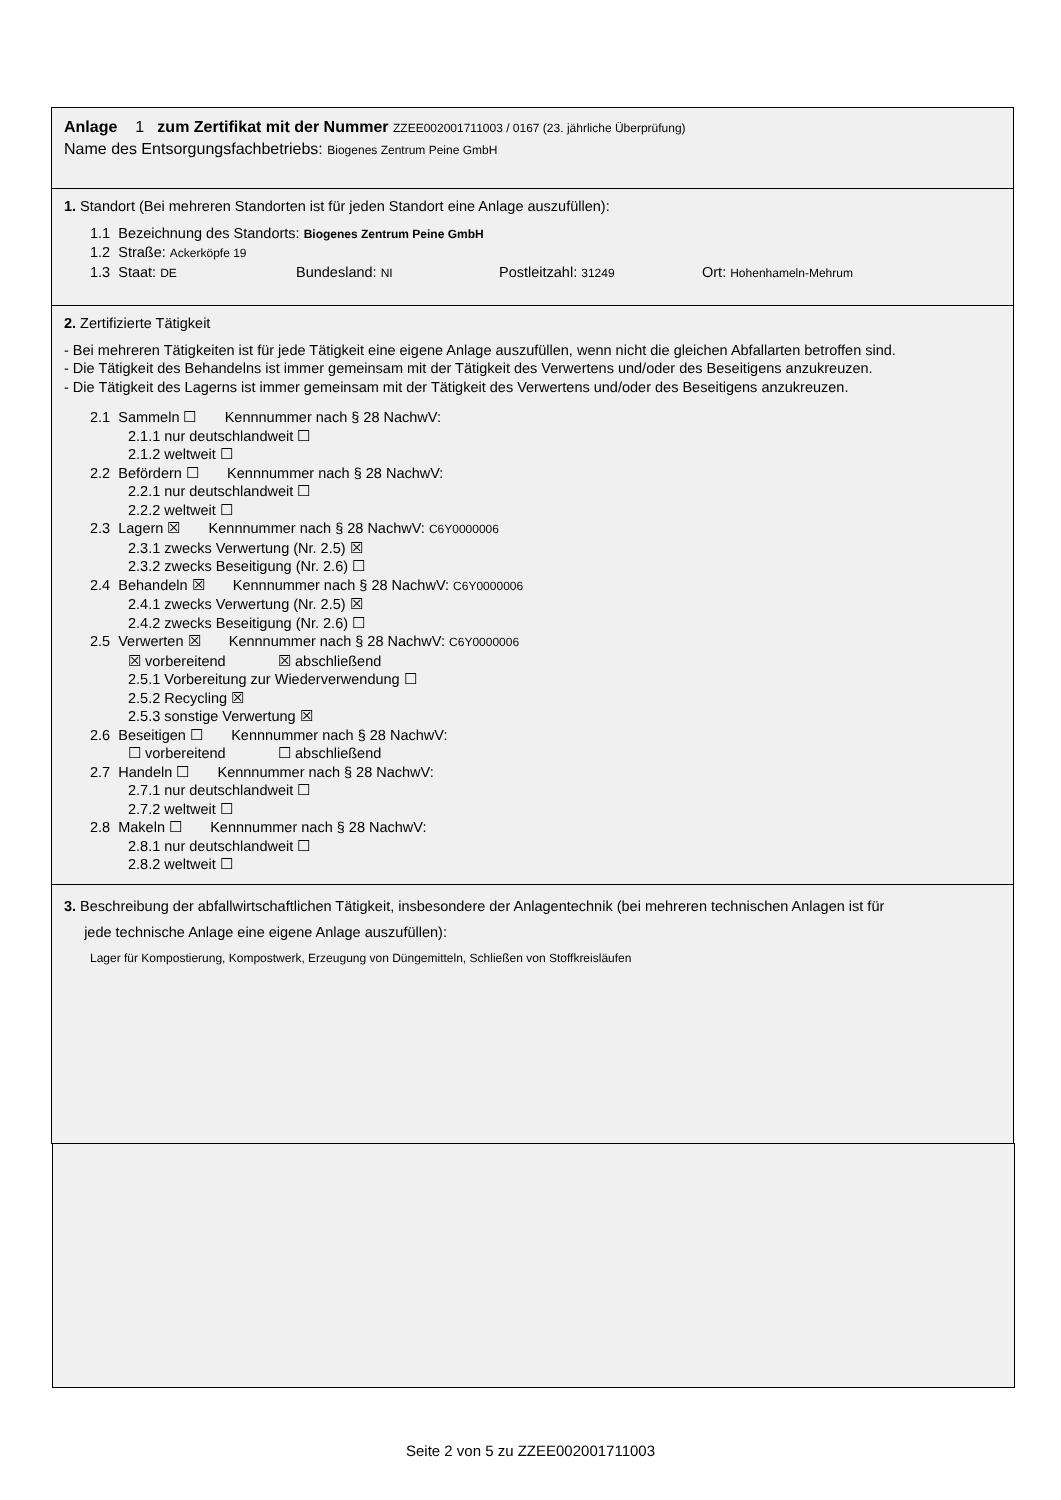Anlage 1 zum Zertifikat mit der Nummer ZZEE002001711003 / 0167 (23. jährliche Überprüfung)
Name des Entsorgungsfachbetriebs: Biogenes Zentrum Peine GmbH
1. Standort (Bei mehreren Standorten ist für jeden Standort eine Anlage auszufüllen):
1.1 Bezeichnung des Standorts: Biogenes Zentrum Peine GmbH
1.2 Straße: Ackerköpfe 19
1.3 Staat: DE Bundesland: NI Postleitzahl: 31249 Ort: Hohenhameln-Mehrum
2. Zertifizierte Tätigkeit
- Bei mehreren Tätigkeiten ist für jede Tätigkeit eine eigene Anlage auszufüllen, wenn nicht die gleichen Abfallarten betroffen sind.
- Die Tätigkeit des Behandelns ist immer gemeinsam mit der Tätigkeit des Verwertens und/oder des Beseitigens anzukreuzen.
- Die Tätigkeit des Lagerns ist immer gemeinsam mit der Tätigkeit des Verwertens und/oder des Beseitigens anzukreuzen.
2.1 Sammeln ☐ Kennnummer nach § 28 NachwV:
2.1.1 nur deutschlandweit ☐
2.1.2 weltweit ☐
2.2 Befördern ☐ Kennnummer nach § 28 NachwV:
2.2.1 nur deutschlandweit ☐
2.2.2 weltweit ☐
2.3 Lagern ☒ Kennnummer nach § 28 NachwV: C6Y0000006
2.3.1 zwecks Verwertung (Nr. 2.5) ☒
2.3.2 zwecks Beseitigung (Nr. 2.6) ☐
2.4 Behandeln ☒ Kennnummer nach § 28 NachwV: C6Y0000006
2.4.1 zwecks Verwertung (Nr. 2.5) ☒
2.4.2 zwecks Beseitigung (Nr. 2.6) ☐
2.5 Verwerten ☒ Kennnummer nach § 28 NachwV: C6Y0000006
☒ vorbereitend ☒ abschließend
2.5.1 Vorbereitung zur Wiederverwendung ☐
2.5.2 Recycling ☒
2.5.3 sonstige Verwertung ☒
2.6 Beseitigen ☐ Kennnummer nach § 28 NachwV:
☐ vorbereitend ☐ abschließend
2.7 Handeln ☐ Kennnummer nach § 28 NachwV:
2.7.1 nur deutschlandweit ☐
2.7.2 weltweit ☐
2.8 Makeln ☐ Kennnummer nach § 28 NachwV:
2.8.1 nur deutschlandweit ☐
2.8.2 weltweit ☐
3. Beschreibung der abfallwirtschaftlichen Tätigkeit, insbesondere der Anlagentechnik (bei mehreren technischen Anlagen ist für
jede technische Anlage eine eigene Anlage auszufüllen):
Lager für Kompostierung, Kompostwerk, Erzeugung von Düngemitteln, Schließen von Stoffkreisläufen
Seite 2 von 5 zu ZZEE002001711003